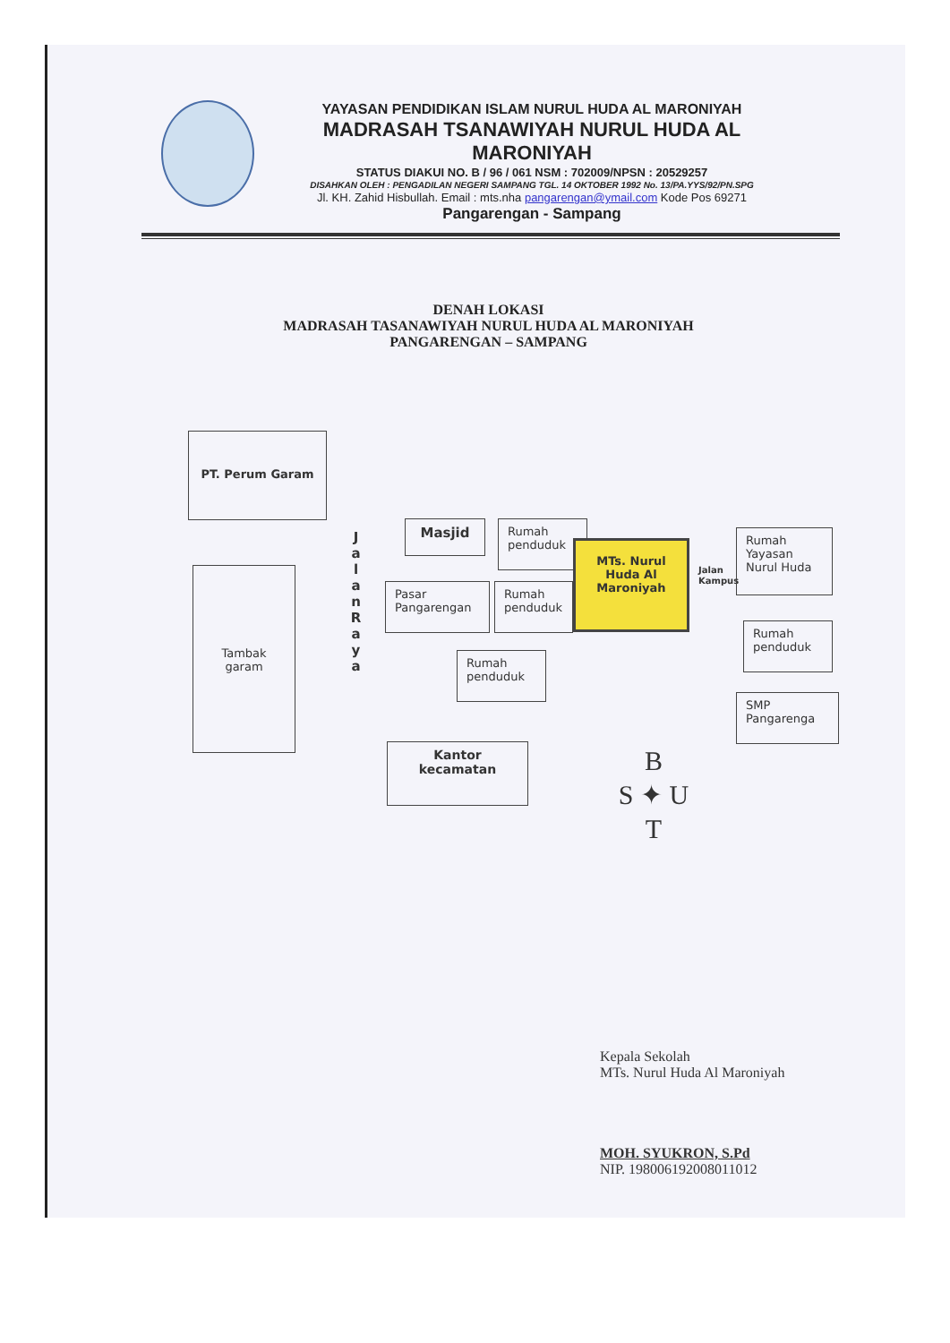YAYASAN PENDIDIKAN ISLAM NURUL HUDA AL MARONIYAH
MADRASAH TSANAWIYAH NURUL HUDA AL MARONIYAH
STATUS DIAKUI NO. B / 96 / 061 NSM : 702009/NPSN : 20529257
DISAHKAN OLEH : PENGADILAN NEGERI SAMPANG TGL. 14 OKTOBER 1992 No. 13/PA.YYS/92/PN.SPG
Jl. KH. Zahid Hisbullah. Email : mts.nha pangarengan@ymail.com Kode Pos 69271
Pangarengan - Sampang
DENAH LOKASI
MADRASAH TASANAWIYAH NURUL HUDA AL MARONIYAH
PANGARENGAN – SAMPANG
PT. Perum Garam
Tambak garam
J a l a n R a y a
Masjid
Rumah penduduk
MTs. Nurul Huda Al Maroniyah
Pasar Pangarengan
Rumah penduduk
Rumah penduduk
Jalan Kampus
Rumah Yayasan Nurul Huda
Rumah penduduk
SMP Pangarenga
Kantor kecamatan
B
S ✦ U
T
Kepala Sekolah
MTs. Nurul Huda Al Maroniyah
MOH. SYUKRON, S.Pd
NIP. 198006192008011012